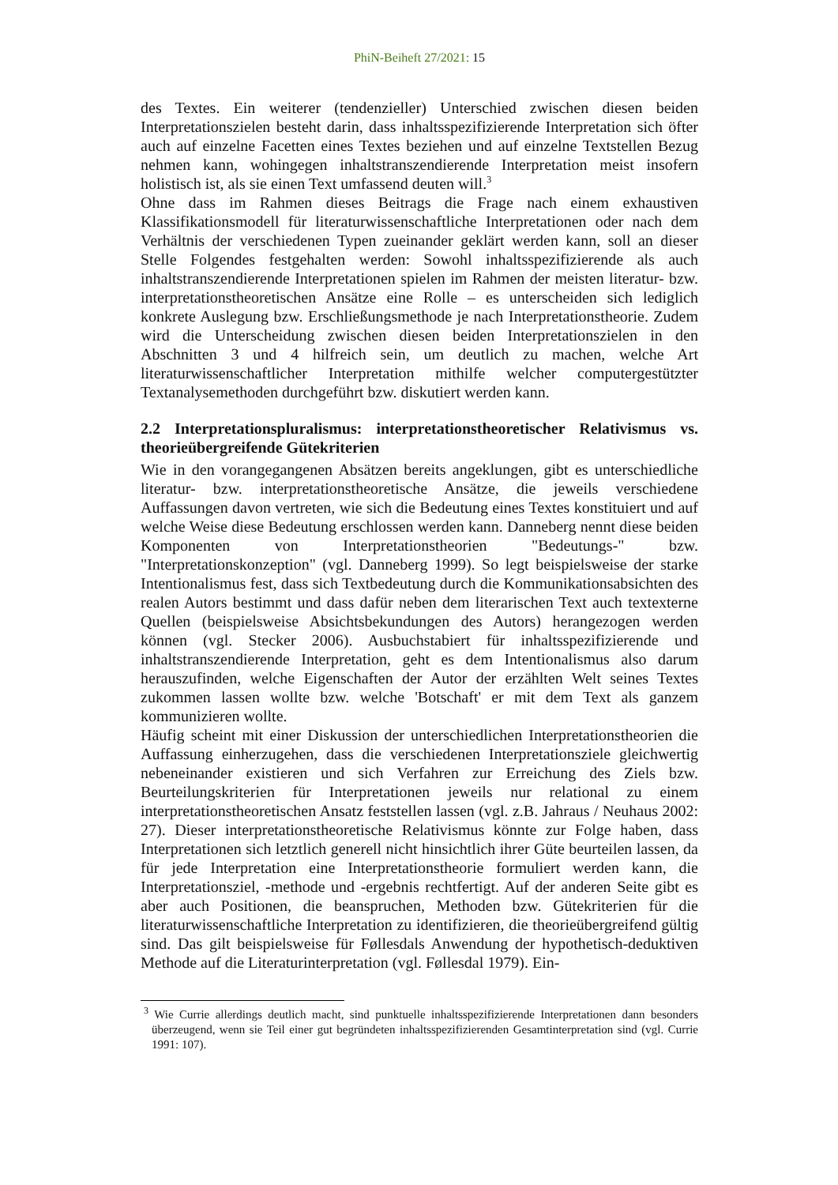PhiN-Beiheft 27/2021: 15
des Textes. Ein weiterer (tendenzieller) Unterschied zwischen diesen beiden Interpretationszielen besteht darin, dass inhaltsspezifizierende Interpretation sich öfter auch auf einzelne Facetten eines Textes beziehen und auf einzelne Textstellen Bezug nehmen kann, wohingegen inhaltstranszendierende Interpretation meist insofern holistisch ist, als sie einen Text umfassend deuten will.<sup>3</sup>
Ohne dass im Rahmen dieses Beitrags die Frage nach einem exhaustiven Klassifikationsmodell für literaturwissenschaftliche Interpretationen oder nach dem Verhältnis der verschiedenen Typen zueinander geklärt werden kann, soll an dieser Stelle Folgendes festgehalten werden: Sowohl inhaltsspezifizierende als auch inhaltstranszendierende Interpretationen spielen im Rahmen der meisten literatur- bzw. interpretationstheoretischen Ansätze eine Rolle – es unterscheiden sich lediglich konkrete Auslegung bzw. Erschließungsmethode je nach Interpretationstheorie. Zudem wird die Unterscheidung zwischen diesen beiden Interpretationszielen in den Abschnitten 3 und 4 hilfreich sein, um deutlich zu machen, welche Art literaturwissenschaftlicher Interpretation mithilfe welcher computergestützter Textanalysemethoden durchgeführt bzw. diskutiert werden kann.
2.2 Interpretationspluralismus: interpretationstheoretischer Relativismus vs. theorieübergreifende Gütekriterien
Wie in den vorangegangenen Absätzen bereits angeklungen, gibt es unterschiedliche literatur- bzw. interpretationstheoretische Ansätze, die jeweils verschiedene Auffassungen davon vertreten, wie sich die Bedeutung eines Textes konstituiert und auf welche Weise diese Bedeutung erschlossen werden kann. Danneberg nennt diese beiden Komponenten von Interpretationstheorien "Bedeutungs-" bzw. "Interpretationskonzeption" (vgl. Danneberg 1999). So legt beispielsweise der starke Intentionalismus fest, dass sich Textbedeutung durch die Kommunikationsabsichten des realen Autors bestimmt und dass dafür neben dem literarischen Text auch textexterne Quellen (beispielsweise Absichtsbekundungen des Autors) herangezogen werden können (vgl. Stecker 2006). Ausbuchstabiert für inhaltsspezifizierende und inhaltstranszendierende Interpretation, geht es dem Intentionalismus also darum herauszufinden, welche Eigenschaften der Autor der erzählten Welt seines Textes zukommen lassen wollte bzw. welche 'Botschaft' er mit dem Text als ganzem kommunizieren wollte.
Häufig scheint mit einer Diskussion der unterschiedlichen Interpretationstheorien die Auffassung einherzugehen, dass die verschiedenen Interpretationsziele gleichwertig nebeneinander existieren und sich Verfahren zur Erreichung des Ziels bzw. Beurteilungskriterien für Interpretationen jeweils nur relational zu einem interpretationstheoretischen Ansatz feststellen lassen (vgl. z.B. Jahraus / Neuhaus 2002: 27). Dieser interpretationstheoretische Relativismus könnte zur Folge haben, dass Interpretationen sich letztlich generell nicht hinsichtlich ihrer Güte beurteilen lassen, da für jede Interpretation eine Interpretationstheorie formuliert werden kann, die Interpretationsziel, -methode und -ergebnis rechtfertigt. Auf der anderen Seite gibt es aber auch Positionen, die beanspruchen, Methoden bzw. Gütekriterien für die literaturwissenschaftliche Interpretation zu identifizieren, die theorieübergreifend gültig sind. Das gilt beispielsweise für Føllesdals Anwendung der hypothetisch-deduktiven Methode auf die Literaturinterpretation (vgl. Føllesdal 1979). Ein-
<sup>3</sup> Wie Currie allerdings deutlich macht, sind punktuelle inhaltsspezifizierende Interpretationen dann besonders überzeugend, wenn sie Teil einer gut begründeten inhaltsspezifizierenden Gesamtinterpretation sind (vgl. Currie 1991: 107).